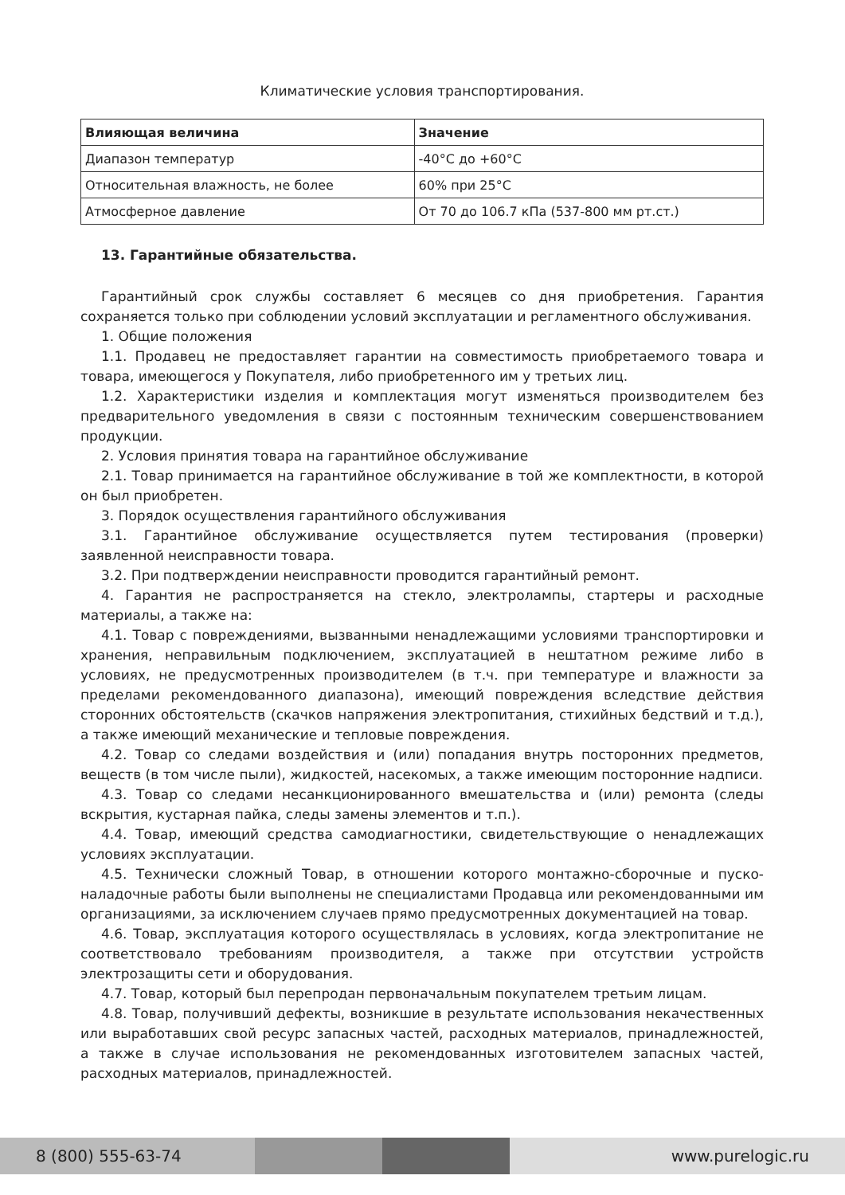Климатические условия транспортирования.
| Влияющая величина | Значение |
| --- | --- |
| Диапазон температур | -40°C до +60°C |
| Относительная влажность, не более | 60% при 25°C |
| Атмосферное давление | От 70 до 106.7 кПа (537-800 мм рт.ст.) |
13. Гарантийные обязательства.
Гарантийный срок службы составляет 6 месяцев со дня приобретения. Гарантия сохраняется только при соблюдении условий эксплуатации и регламентного обслуживания.
1. Общие положения
1.1. Продавец не предоставляет гарантии на совместимость приобретаемого товара и товара, имеющегося у Покупателя, либо приобретенного им у третьих лиц.
1.2. Характеристики изделия и комплектация могут изменяться производителем без предварительного уведомления в связи с постоянным техническим совершенствованием продукции.
2. Условия принятия товара на гарантийное обслуживание
2.1. Товар принимается на гарантийное обслуживание в той же комплектности, в которой он был приобретен.
3. Порядок осуществления гарантийного обслуживания
3.1. Гарантийное обслуживание осуществляется путем тестирования (проверки) заявленной неисправности товара.
3.2. При подтверждении неисправности проводится гарантийный ремонт.
4. Гарантия не распространяется на стекло, электролампы, стартеры и расходные материалы, а также на:
4.1. Товар с повреждениями, вызванными ненадлежащими условиями транспортировки и хранения, неправильным подключением, эксплуатацией в нештатном режиме либо в условиях, не предусмотренных производителем (в т.ч. при температуре и влажности за пределами рекомендованного диапазона), имеющий повреждения вследствие действия сторонних обстоятельств (скачков напряжения электропитания, стихийных бедствий и т.д.), а также имеющий механические и тепловые повреждения.
4.2. Товар со следами воздействия и (или) попадания внутрь посторонних предметов, веществ (в том числе пыли), жидкостей, насекомых, а также имеющим посторонние надписи.
4.3. Товар со следами несанкционированного вмешательства и (или) ремонта (следы вскрытия, кустарная пайка, следы замены элементов и т.п.).
4.4. Товар, имеющий средства самодиагностики, свидетельствующие о ненадлежащих условиях эксплуатации.
4.5. Технически сложный Товар, в отношении которого монтажно-сборочные и пуско-наладочные работы были выполнены не специалистами Продавца или рекомендованными им организациями, за исключением случаев прямо предусмотренных документацией на товар.
4.6. Товар, эксплуатация которого осуществлялась в условиях, когда электропитание не соответствовало требованиям производителя, а также при отсутствии устройств электрозащиты сети и оборудования.
4.7. Товар, который был перепродан первоначальным покупателем третьим лицам.
4.8. Товар, получивший дефекты, возникшие в результате использования некачественных или выработавших свой ресурс запасных частей, расходных материалов, принадлежностей, а также в случае использования не рекомендованных изготовителем запасных частей, расходных материалов, принадлежностей.
8 (800) 555-63-74 www.purelogic.ru